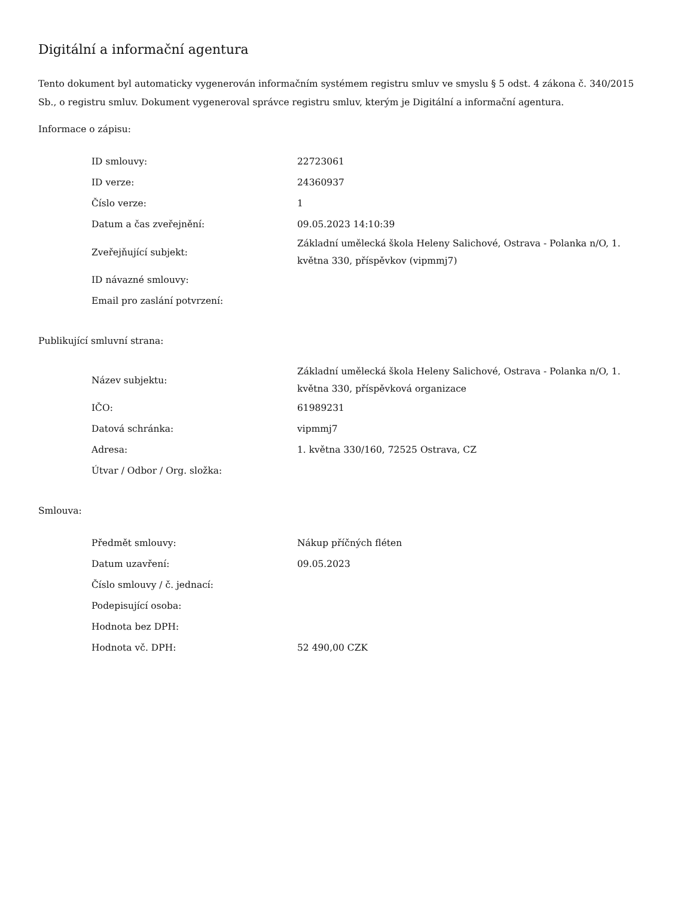Digitální a informační agentura
Tento dokument byl automaticky vygenerován informačním systémem registru smluv ve smyslu § 5 odst. 4 zákona č. 340/2015 Sb., o registru smluv. Dokument vygeneroval správce registru smluv, kterým je Digitální a informační agentura.
Informace o zápisu:
| ID smlouvy: | 22723061 |
| ID verze: | 24360937 |
| Číslo verze: | 1 |
| Datum a čas zveřejnění: | 09.05.2023 14:10:39 |
| Zveřejňující subjekt: | Základní umělecká škola Heleny Salichové, Ostrava - Polanka n/O, 1. května 330, příspěvkov (vipmmj7) |
| ID návazné smlouvy: | |
| Email pro zaslání potvrzení: | |
Publikující smluvní strana:
| Název subjektu: | Základní umělecká škola Heleny Salichové, Ostrava - Polanka n/O, 1. května 330, příspěvková organizace |
| IČO: | 61989231 |
| Datová schránka: | vipmmj7 |
| Adresa: | 1. května 330/160, 72525 Ostrava, CZ |
| Útvar / Odbor / Org. složka: | |
Smlouva:
| Předmět smlouvy: | Nákup příčných fléten |
| Datum uzavření: | 09.05.2023 |
| Číslo smlouvy / č. jednací: | |
| Podepisující osoba: | |
| Hodnota bez DPH: | |
| Hodnota vč. DPH: | 52 490,00 CZK |